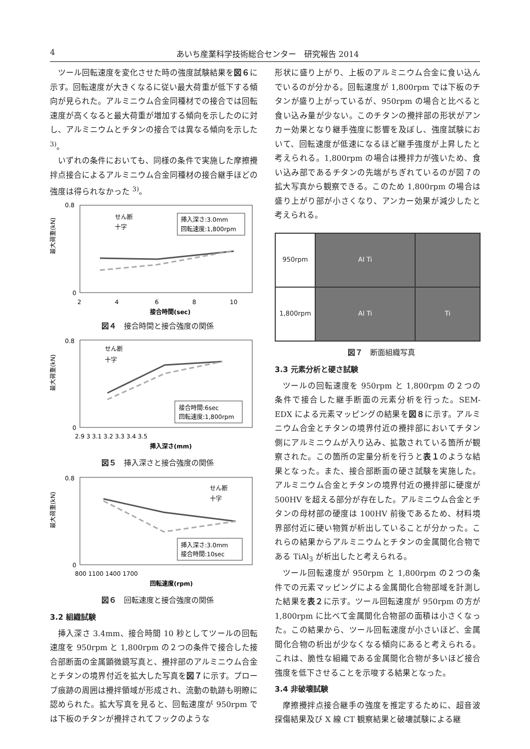4 あいち産業科学技術総合センター　研究報告 2014
ツール回転速度を変化させた時の強度試験結果を図６に示す。回転速度が大きくなるに従い最大荷重が低下する傾向が見られた。アルミニウム合金同種材での接合では回転速度が高くなると最大荷重が増加する傾向を示したのに対し、アルミニウムとチタンの接合では異なる傾向を示した <sup>3)</sup>。
いずれの条件においても、同様の条件で実施した摩擦攪拌点接合によるアルミニウム合金同種材の接合継手ほどの強度は得られなかった <sup>3)</sup>。
最大荷重(kN)
0.8
0
2
4
6
8
10
接合時間(sec)
せん断
十字
挿入深さ:3.0mm
回転速度:1,800rpm
図４　接合時間と接合強度の関係
最大荷重(kN)
0.8
0
2.9 3 3.1 3.2 3.3 3.4 3.5
挿入深さ(mm)
せん断
十字
接合時間:6sec
回転速度:1,800rpm
図５　挿入深さと接合強度の関係
最大荷重(kN)
0.8
0
800 1100 1400 1700
回転速度(rpm)
せん断
十字
挿入深さ:3.0mm
接合時間:10sec
図６　回転速度と接合強度の関係
3.2 組織試験
挿入深さ 3.4mm、接合時間 10 秒としてツールの回転速度を 950rpm と 1,800rpm の２つの条件で接合した接合部断面の金属顕微鏡写真と、攪拌部のアルミニウム合金とチタンの境界付近を拡大した写真を図７に示す。プローブ痕跡の周囲は攪拌領域が形成され、流動の軌跡も明瞭に認められた。拡大写真を見ると、回転速度が 950rpm では下板のチタンが攪拌されてフックのような
形状に盛り上がり、上板のアルミニウム合金に食い込んでいるのが分かる。回転速度が 1,800rpm では下板のチタンが盛り上がっているが、950rpm の場合と比べると食い込み量が少ない。このチタンの攪拌部の形状がアンカー効果となり継手強度に影響を及ぼし、強度試験において、回転速度が低速になるほど継手強度が上昇したと考えられる。1,800rpm の場合は攪拌力が強いため、食い込み部であるチタンの先端がちぎれているのが図７の拡大写真から観察できる。このため 1,800rpm の場合は盛り上がり部が小さくなり、アンカー効果が減少したと考えられる。
950rpm
Al Ti
1,800rpm
Al Ti
Ti
図７　断面組織写真
3.3 元素分析と硬さ試験
ツールの回転速度を 950rpm と 1,800rpm の２つの条件で接合した継手断面の元素分析を行った。SEM-EDX による元素マッピングの結果を図８に示す。アルミニウム合金とチタンの境界付近の攪拌部においてチタン側にアルミニウムが入り込み、拡散されている箇所が観察された。この箇所の定量分析を行うと表１のような結果となった。また、接合部断面の硬さ試験を実施した。アルミニウム合金とチタンの境界付近の攪拌部に硬度が 500HV を超える部分が存在した。アルミニウム合金とチタンの母材部の硬度は 100HV 前後であるため、材料境界部付近に硬い物質が析出していることが分かった。これらの結果からアルミニウムとチタンの金属間化合物である TiAl<sub>3</sub> が析出したと考えられる。
ツール回転速度が 950rpm と 1,800rpm の２つの条件での元素マッピングによる金属間化合物部域を計測した結果を表２に示す。ツール回転速度が 950rpm の方が 1,800rpm に比べて金属間化合物部の面積は小さくなった。この結果から、ツール回転速度が小さいほど、金属間化合物の析出が少なくなる傾向にあると考えられる。これは、脆性な組織である金属間化合物が多いほど接合強度を低下させることを示唆する結果となった。
3.4 非破壊試験
摩擦攪拌点接合継手の強度を推定するために、超音波探傷結果及び X 線 CT 観察結果と破壊試験による継